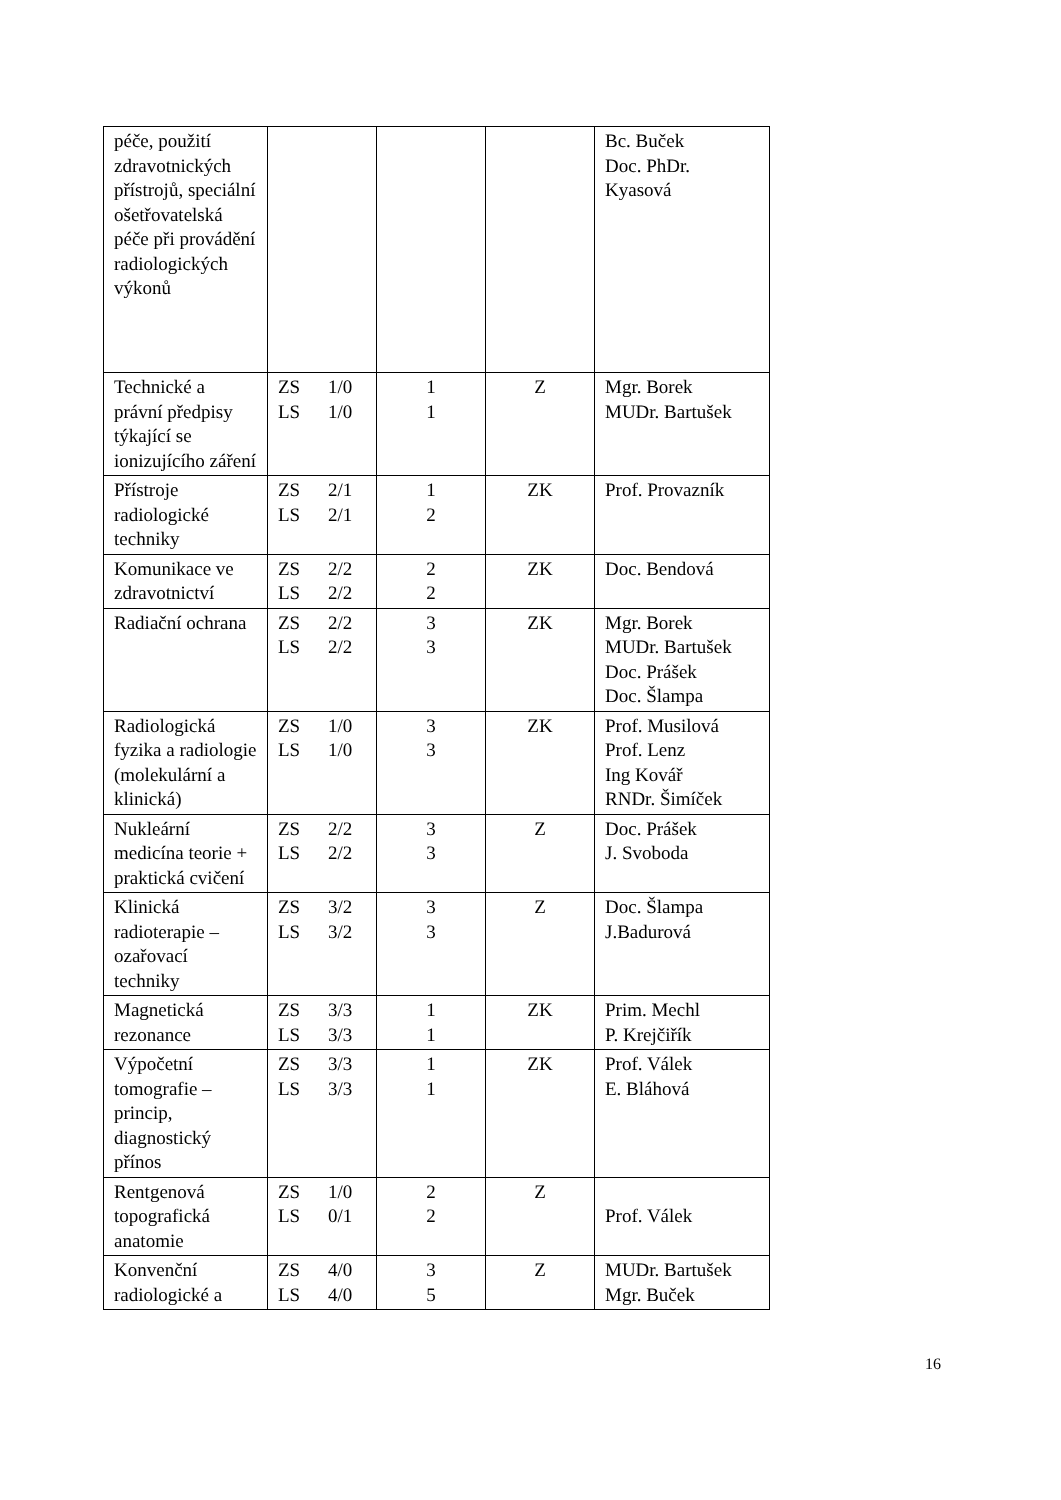| péče, použití zdravotnických přístrojů, speciální ošetřovatelská péče při provádění radiologických výkonů | | | | Bc. Buček Doc. PhDr. Kyasová |
| Technické a právní předpisy týkající se ionizujícího záření | ZS 1/0 LS 1/0 | 1 1 | Z | Mgr. Borek MUDr. Bartušek |
| Přístroje radiologické techniky | ZS 2/1 LS 2/1 | 1 2 | ZK | Prof. Provazník |
| Komunikace ve zdravotnictví | ZS 2/2 LS 2/2 | 2 2 | ZK | Doc. Bendová |
| Radiační ochrana | ZS 2/2 LS 2/2 | 3 3 | ZK | Mgr. Borek MUDr. Bartušek Doc. Prášek Doc. Šlampa |
| Radiologická fyzika a radiologie (molekulární a klinická) | ZS 1/0 LS 1/0 | 3 3 | ZK | Prof. Musilová Prof. Lenz Ing Kovář RNDr. Šimíček |
| Nukleární medicína teorie + praktická cvičení | ZS 2/2 LS 2/2 | 3 3 | Z | Doc. Prášek J. Svoboda |
| Klinická radioterapie – ozařovací techniky | ZS 3/2 LS 3/2 | 3 3 | Z | Doc. Šlampa J.Badurová |
| Magnetická rezonance | ZS 3/3 LS 3/3 | 1 1 | ZK | Prim. Mechl P. Krejčiřík |
| Výpočetní tomografie – princip, diagnostický přínos | ZS 3/3 LS 3/3 | 1 1 | ZK | Prof. Válek E. Bláhová |
| Rentgenová topografická anatomie | ZS 1/0 LS 0/1 | 2 2 | Z | Prof. Válek |
| Konvenční radiologické a | ZS 4/0 LS 4/0 | 3 5 | Z | MUDr. Bartušek Mgr. Buček |
16